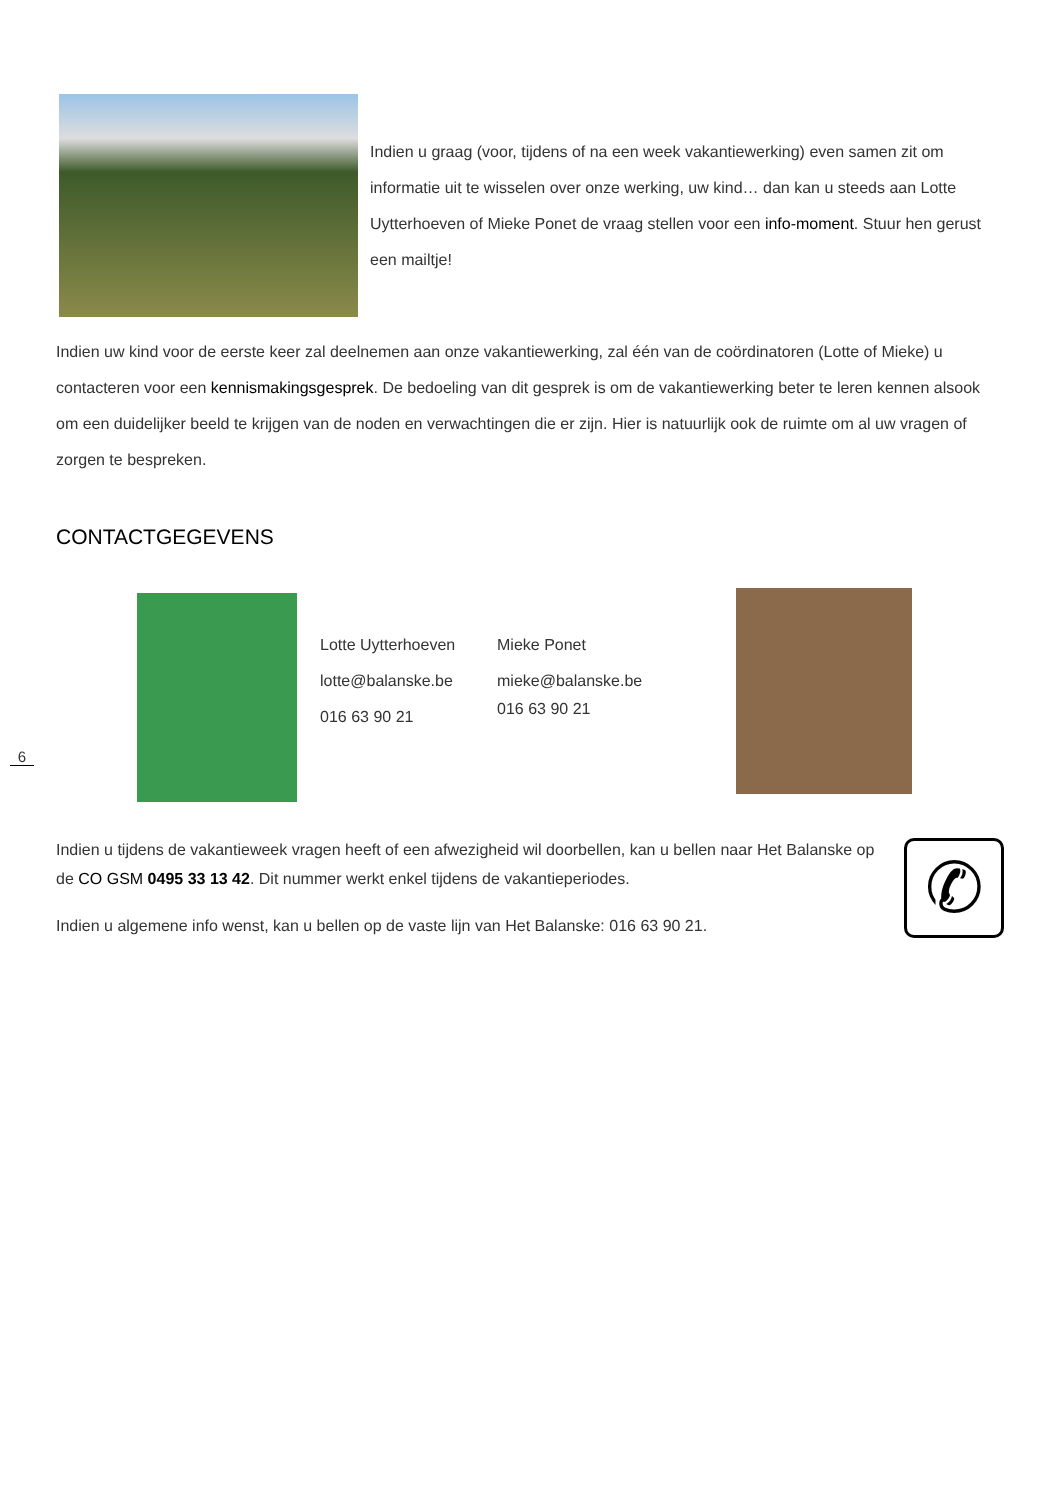Indien u graag (voor, tijdens of na een week vakantiewerking) even samen zit om informatie uit te wisselen over onze werking, uw kind… dan kan u steeds aan Lotte Uytterhoeven of Mieke Ponet de vraag stellen voor een info-moment. Stuur hen gerust een mailtje!
Indien uw kind voor de eerste keer zal deelnemen aan onze vakantiewerking, zal één van de coördinatoren (Lotte of Mieke) u contacteren voor een kennismakingsgesprek. De bedoeling van dit gesprek is om de vakantiewerking beter te leren kennen alsook om een duidelijker beeld te krijgen van de noden en verwachtingen die er zijn. Hier is natuurlijk ook de ruimte om al uw vragen of zorgen te bespreken.
CONTACTGEGEVENS
Lotte Uytterhoeven
lotte@balanske.be
016 63 90 21
Mieke Ponet
mieke@balanske.be
016 63 90 21
6
Indien u tijdens de vakantieweek vragen heeft of een afwezigheid wil doorbellen, kan u bellen naar Het Balanske op de CO GSM 0495 33 13 42. Dit nummer werkt enkel tijdens de vakantieperiodes.
Indien u algemene info wenst, kan u bellen op de vaste lijn van Het Balanske: 016 63 90 21.
✆